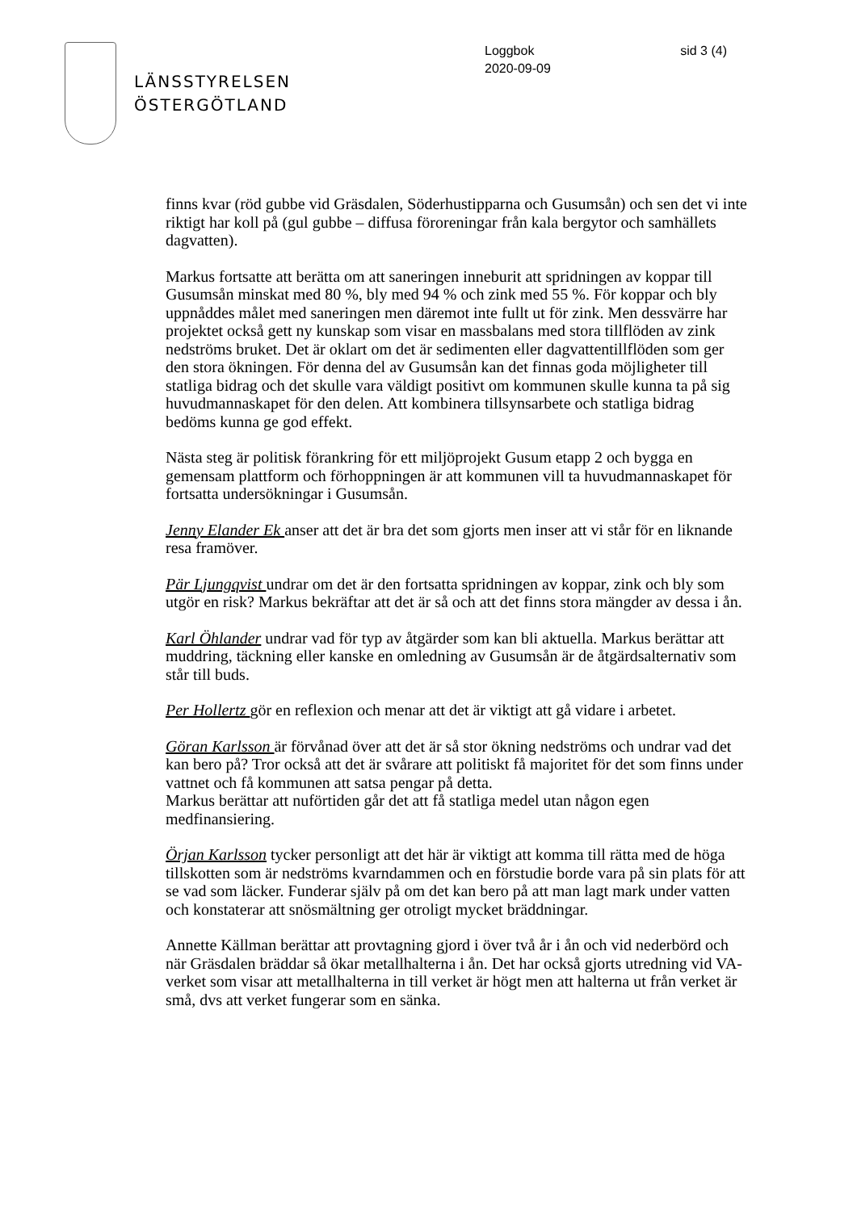LÄNSSTYRELSEN
ÖSTERGÖTLAND
Loggbok
2020-09-09
sid 3 (4)
finns kvar (röd gubbe vid Gräsdalen, Söderhustipparna och Gusumsån) och sen det vi inte riktigt har koll på (gul gubbe – diffusa föroreningar från kala bergytor och samhällets dagvatten).
Markus fortsatte att berätta om att saneringen inneburit att spridningen av koppar till Gusumsån minskat med 80 %, bly med 94 % och zink med 55 %. För koppar och bly uppnåddes målet med saneringen men däremot inte fullt ut för zink. Men dessvärre har projektet också gett ny kunskap som visar en massbalans med stora tillflöden av zink nedströms bruket. Det är oklart om det är sedimenten eller dagvattentillflöden som ger den stora ökningen. För denna del av Gusumsån kan det finnas goda möjligheter till statliga bidrag och det skulle vara väldigt positivt om kommunen skulle kunna ta på sig huvudmannaskapet för den delen. Att kombinera tillsynsarbete och statliga bidrag bedöms kunna ge god effekt.
Nästa steg är politisk förankring för ett miljöprojekt Gusum etapp 2 och bygga en gemensam plattform och förhoppningen är att kommunen vill ta huvudmannaskapet för fortsatta undersökningar i Gusumsån.
Jenny Elander Ek anser att det är bra det som gjorts men inser att vi står för en liknande resa framöver.
Pär Ljungqvist undrar om det är den fortsatta spridningen av koppar, zink och bly som utgör en risk? Markus bekräftar att det är så och att det finns stora mängder av dessa i ån.
Karl Öhlander undrar vad för typ av åtgärder som kan bli aktuella. Markus berättar att muddring, täckning eller kanske en omledning av Gusumsån är de åtgärdsalternativ som står till buds.
Per Hollertz gör en reflexion och menar att det är viktigt att gå vidare i arbetet.
Göran Karlsson är förvånad över att det är så stor ökning nedströms och undrar vad det kan bero på? Tror också att det är svårare att politiskt få majoritet för det som finns under vattnet och få kommunen att satsa pengar på detta.
Markus berättar att nuförtiden går det att få statliga medel utan någon egen medfinansiering.
Örjan Karlsson tycker personligt att det här är viktigt att komma till rätta med de höga tillskotten som är nedströms kvarndammen och en förstudie borde vara på sin plats för att se vad som läcker. Funderar själv på om det kan bero på att man lagt mark under vatten och konstaterar att snösmältning ger otroligt mycket bräddningar.
Annette Källman berättar att provtagning gjord i över två år i ån och vid nederbörd och när Gräsdalen bräddar så ökar metallhalterna i ån. Det har också gjorts utredning vid VA-verket som visar att metallhalterna in till verket är högt men att halterna ut från verket är små, dvs att verket fungerar som en sänka.